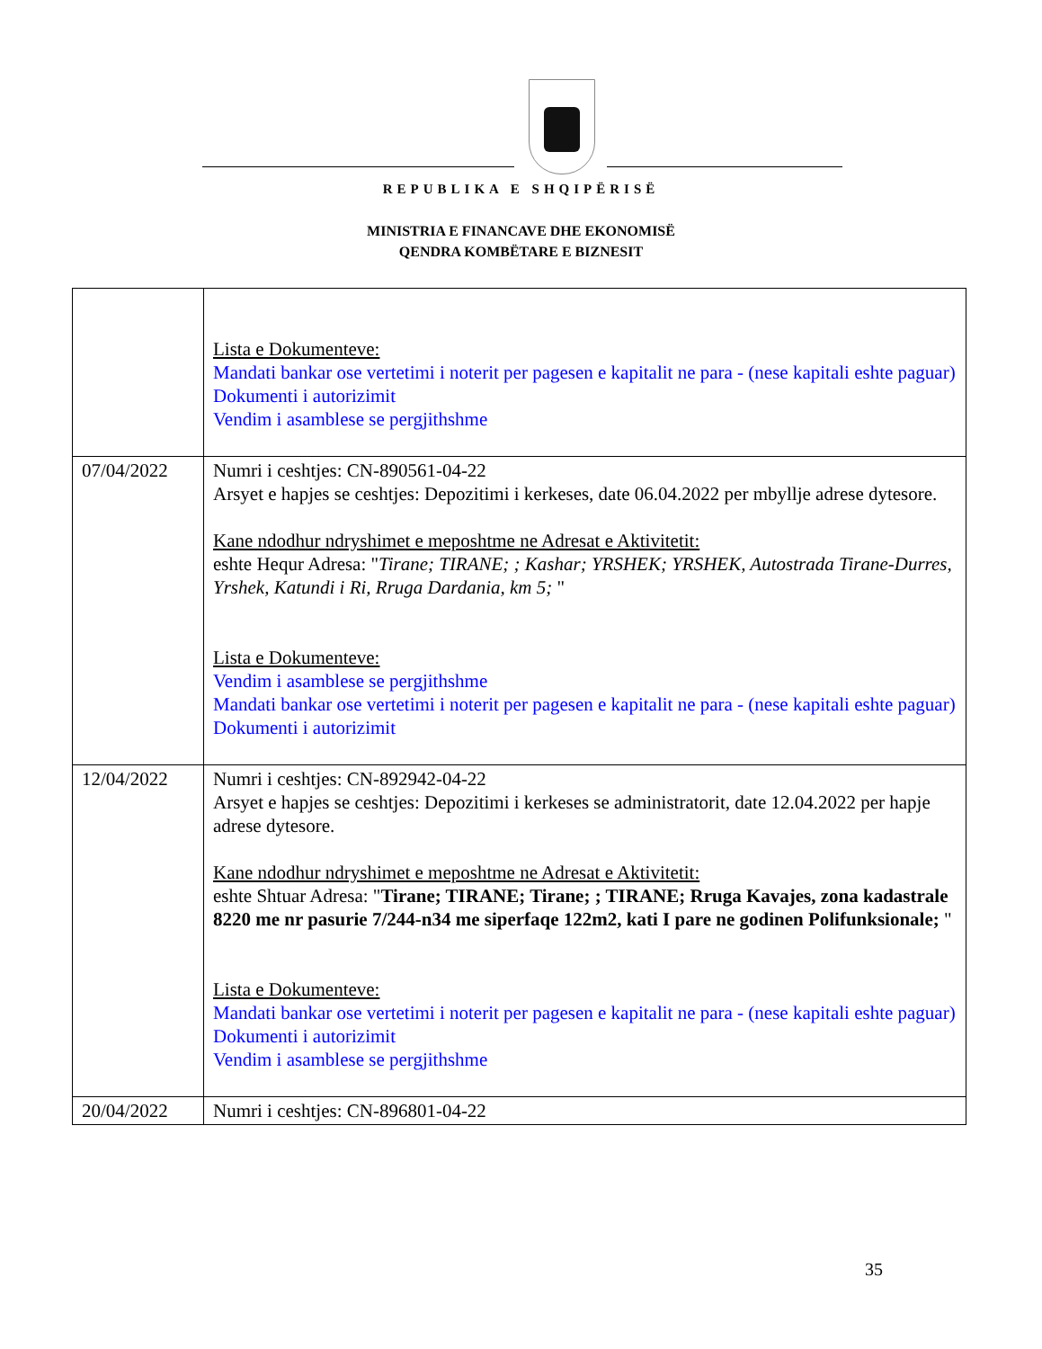REPUBLIKA E SHQIPËRISË
MINISTRIA E FINANCAVE DHE EKONOMISË
QENDRA KOMBËTARE E BIZNESIT
| | Lista e Dokumenteve: Mandati bankar ose vertetimi i noterit per pagesen e kapitalit ne para - (nese kapitali eshte paguar) Dokumenti i autorizimit Vendim i asamblese se pergjithshme |
| 07/04/2022 | Numri i ceshtjes: CN-890561-04-22 Arsyet e hapjes se ceshtjes: Depozitimi i kerkeses, date 06.04.2022 per mbyllje adrese dytesore. Kane ndodhur ndryshimet e meposhtme ne Adresat e Aktivitetit: eshte Hequr Adresa: " Tirane; TIRANE; ; Kashar; YRSHEK; YRSHEK, Autostrada Tirane-Durres, Yrshek, Katundi i Ri, Rruga Dardania, km 5; " Lista e Dokumenteve: Vendim i asamblese se pergjithshme Mandati bankar ose vertetimi i noterit per pagesen e kapitalit ne para - (nese kapitali eshte paguar) Dokumenti i autorizimit |
| 12/04/2022 | Numri i ceshtjes: CN-892942-04-22 Arsyet e hapjes se ceshtjes: Depozitimi i kerkeses se administratorit, date 12.04.2022 per hapje adrese dytesore. Kane ndodhur ndryshimet e meposhtme ne Adresat e Aktivitetit: eshte Shtuar Adresa: " Tirane; TIRANE; Tirane; ; TIRANE; Rruga Kavajes, zona kadastrale 8220 me nr pasurie 7/244-n34 me siperfaqe 122m2, kati I pare ne godinen Polifunksionale; " Lista e Dokumenteve: Mandati bankar ose vertetimi i noterit per pagesen e kapitalit ne para - (nese kapitali eshte paguar) Dokumenti i autorizimit Vendim i asamblese se pergjithshme |
| 20/04/2022 | Numri i ceshtjes: CN-896801-04-22 |
35